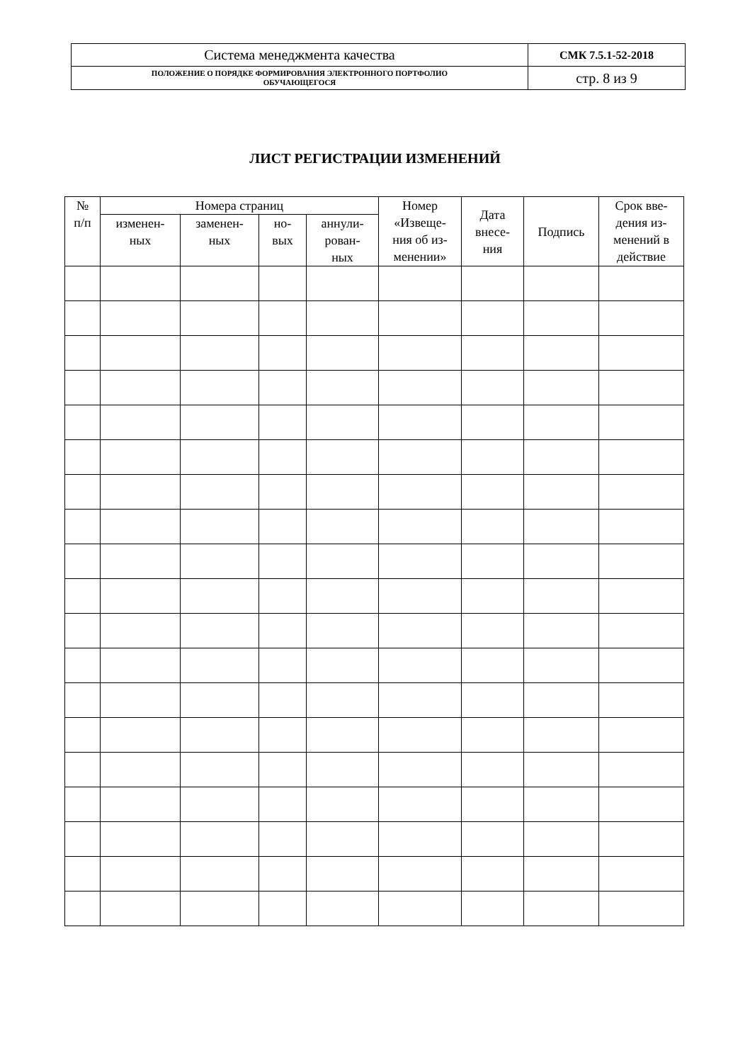| Система менеджмента качества | СМК 7.5.1-52-2018 |
| ПОЛОЖЕНИЕ О ПОРЯДКЕ ФОРМИРОВАНИЯ ЭЛЕКТРОННОГО ПОРТФОЛИО ОБУЧАЮЩЕГОСЯ | стр. 8 из 9 |
ЛИСТ РЕГИСТРАЦИИ ИЗМЕНЕНИЙ
| № п/п | Номера страниц | | | | Номер «Извеще- ния об из- менении» | Дата внесе- ния | Подпись | Срок вве- дения из- менений в действие |
| --- | --- | --- | --- | --- | --- | --- | --- | --- |
| | изменен- ных | заменен- ных | но- вых | аннули- рован- ных | | | | |